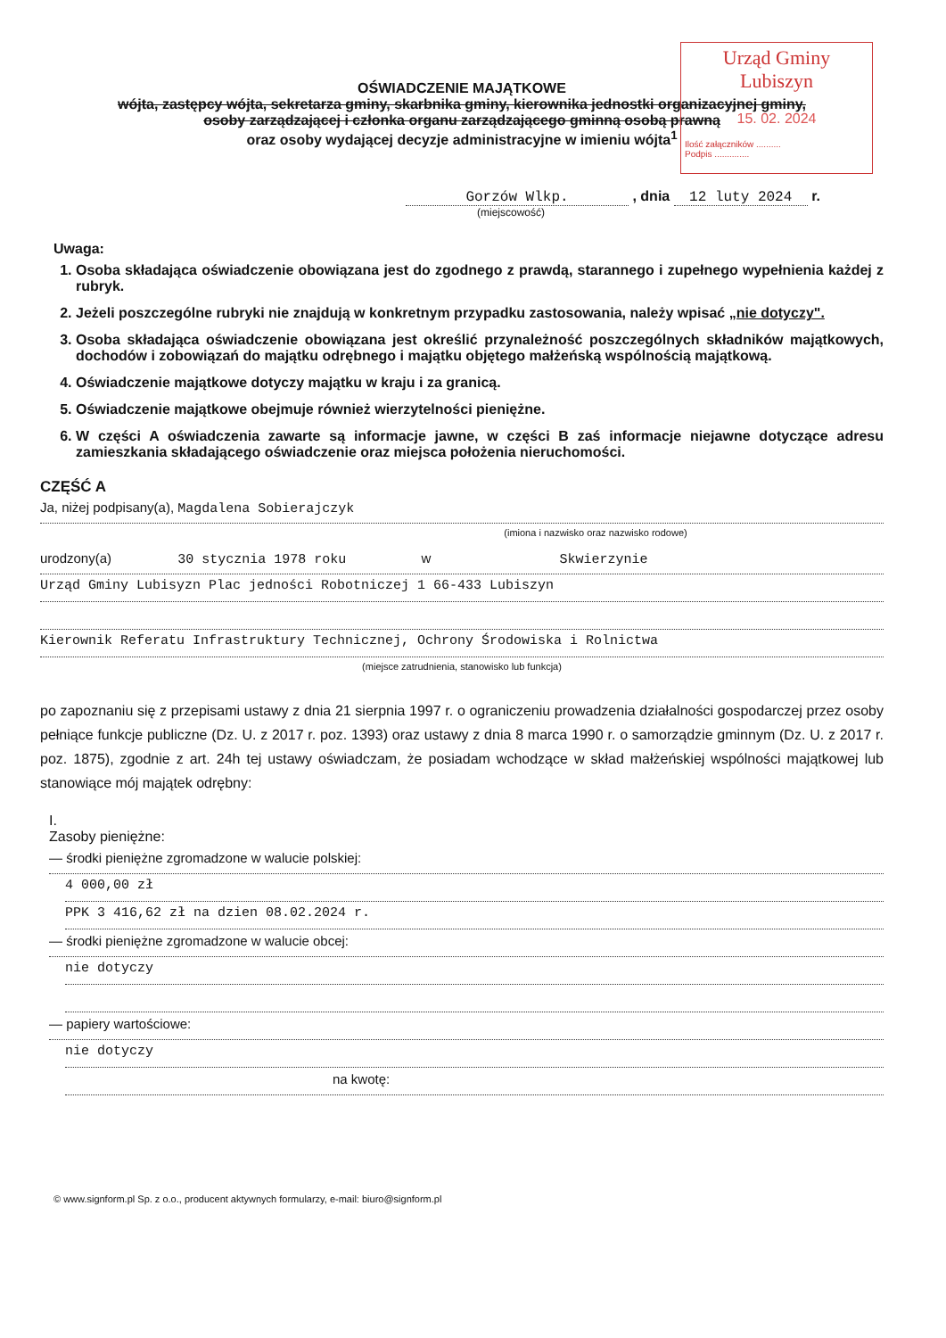Urząd Gminy Lubiszyn
15. 02. 2024
Ilość załączników ..........
Podpis ..............
OŚWIADCZENIE MAJĄTKOWE
wójta, zastępcy wójta, sekretarza gminy, skarbnika gminy, kierownika jednostki organizacyjnej gminy,
osoby zarządzającej i członka organu zarządzającego gminną osobą prawną
oraz osoby wydającej decyzje administracyjne w imieniu wójta<sup>1</sup>
Gorzów Wlkp. , dnia 12 luty 2024 r.
(miejscowość)
Uwaga:
1. Osoba składająca oświadczenie obowiązana jest do zgodnego z prawdą, starannego i zupełnego wypełnienia każdej z rubryk.
2. Jeżeli poszczególne rubryki nie znajdują w konkretnym przypadku zastosowania, należy wpisać „nie dotyczy".
3. Osoba składająca oświadczenie obowiązana jest określić przynależność poszczególnych składników majątkowych, dochodów i zobowiązań do majątku odrębnego i majątku objętego małżeńską wspólnością majątkową.
4. Oświadczenie majątkowe dotyczy majątku w kraju i za granicą.
5. Oświadczenie majątkowe obejmuje również wierzytelności pieniężne.
6. W części A oświadczenia zawarte są informacje jawne, w części B zaś informacje niejawne dotyczące adresu zamieszkania składającego oświadczenie oraz miejsca położenia nieruchomości.
CZĘŚĆ A
Ja, niżej podpisany(a), Magdalena Sobierajczyk
(imiona i nazwisko oraz nazwisko rodowe)
urodzony(a) 30 stycznia 1978 roku w Skwierzynie
Urząd Gminy Lubisyzn Plac jedności Robotniczej 1 66-433 Lubiszyn
Kierownik Referatu Infrastruktury Technicznej, Ochrony Środowiska i Rolnictwa
(miejsce zatrudnienia, stanowisko lub funkcja)
po zapoznaniu się z przepisami ustawy z dnia 21 sierpnia 1997 r. o ograniczeniu prowadzenia działalności gospodarczej przez osoby pełniące funkcje publiczne (Dz. U. z 2017 r. poz. 1393) oraz ustawy z dnia 8 marca 1990 r. o samorządzie gminnym (Dz. U. z 2017 r. poz. 1875), zgodnie z art. 24h tej ustawy oświadczam, że posiadam wchodzące w skład małżeńskiej wspólności majątkowej lub stanowiące mój majątek odrębny:
I.
Zasoby pieniężne:
— środki pieniężne zgromadzone w walucie polskiej:
4 000,00 zł
PPK 3 416,62 zł na dzien 08.02.2024 r.
— środki pieniężne zgromadzone w walucie obcej:
nie dotyczy
— papiery wartościowe:
nie dotyczy
na kwotę:
© www.signform.pl Sp. z o.o., producent aktywnych formularzy, e-mail: biuro@signform.pl